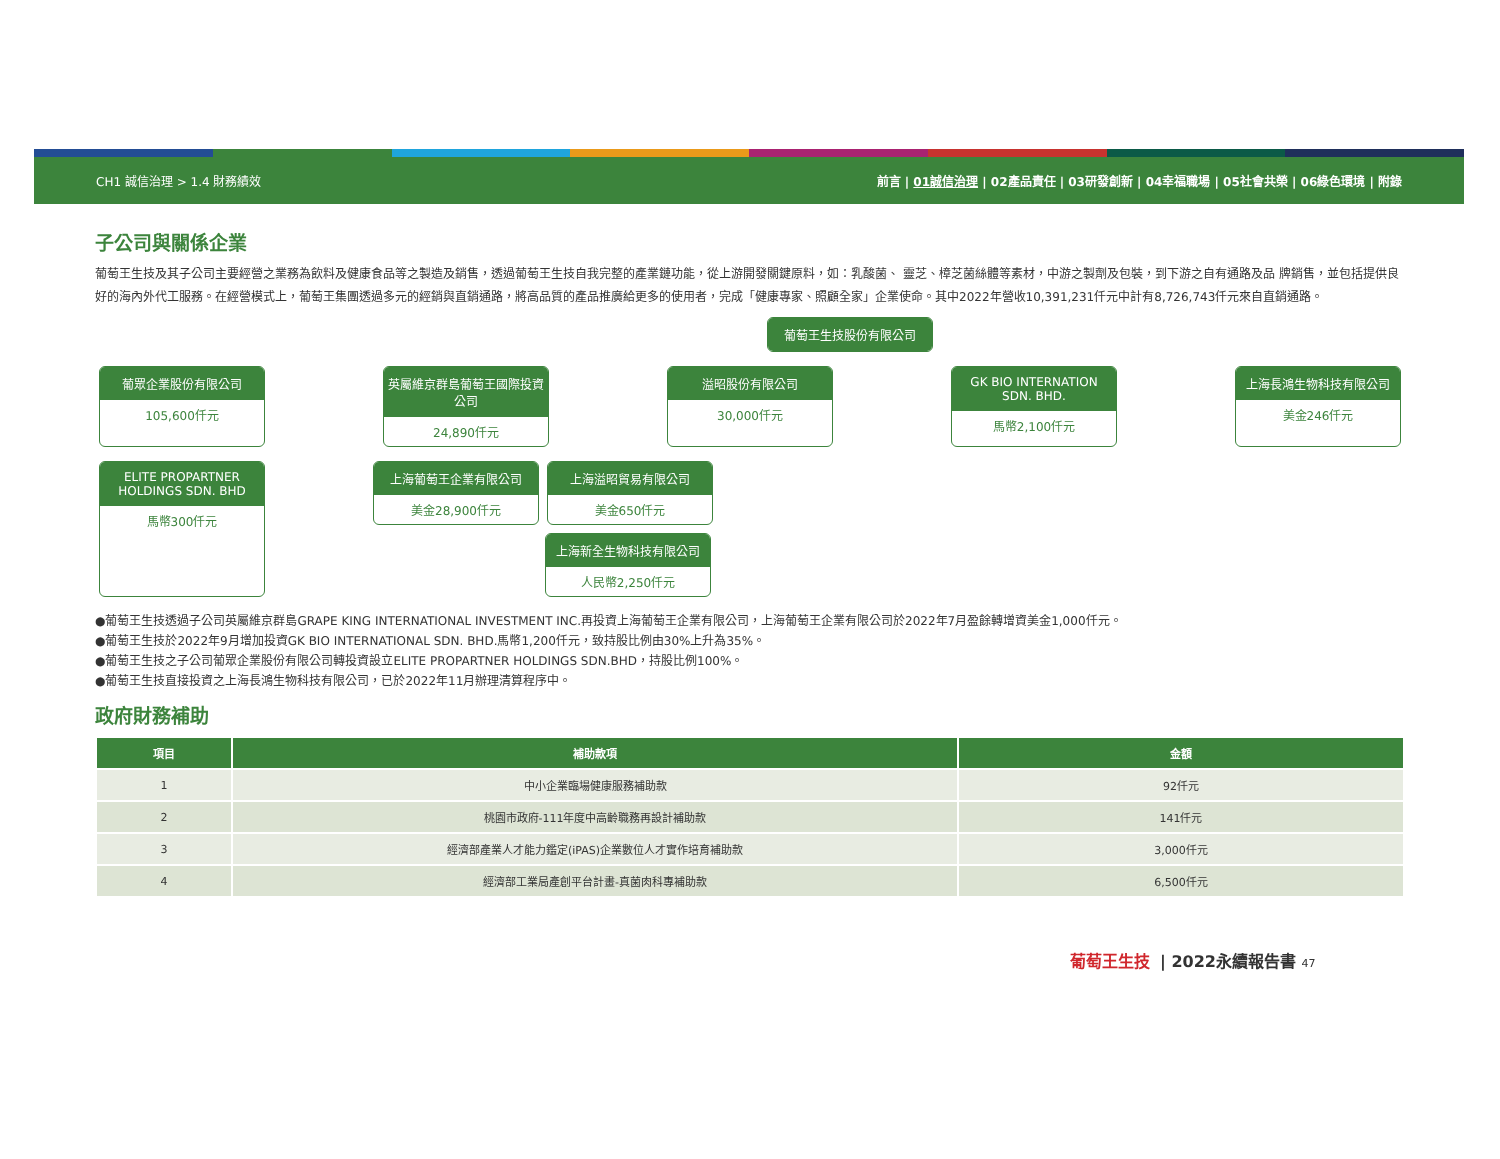CH1 誠信治理 > 1.4 財務績效
前言 | 01誠信治理 | 02產品責任 | 03研發創新 | 04幸福職場 | 05社會共榮 | 06綠色環境 | 附錄
子公司與關係企業
葡萄王生技及其子公司主要經營之業務為飲料及健康食品等之製造及銷售，透過葡萄王生技自我完整的產業鏈功能，從上游開發關鍵原料，如：乳酸菌、 靈芝、樟芝菌絲體等素材，中游之製劑及包裝，到下游之自有通路及品 牌銷售，並包括提供良好的海內外代工服務。在經營模式上，葡萄王集團透過多元的經銷與直銷通路，將高品質的產品推廣給更多的使用者，完成「健康專家、照顧全家」企業使命。其中2022年營收10,391,231仟元中計有8,726,743仟元來自直銷通路。
葡萄王生技股份有限公司
葡眾企業股份有限公司
105,600仟元
英屬維京群島葡萄王國際投資公司
24,890仟元
溢昭股份有限公司
30,000仟元
GK BIO INTERNATION SDN. BHD.
馬幣2,100仟元
上海長鴻生物科技有限公司
美金246仟元
ELITE PROPARTNER HOLDINGS SDN. BHD
馬幣300仟元
上海葡萄王企業有限公司
美金28,900仟元
上海溢昭貿易有限公司
美金650仟元
上海新全生物科技有限公司
人民幣2,250仟元
●葡萄王生技透過子公司英屬維京群島GRAPE KING INTERNATIONAL INVESTMENT INC.再投資上海葡萄王企業有限公司，上海葡萄王企業有限公司於2022年7月盈餘轉增資美金1,000仟元。
●葡萄王生技於2022年9月增加投資GK BIO INTERNATIONAL SDN. BHD.馬幣1,200仟元，致持股比例由30%上升為35%。
●葡萄王生技之子公司葡眾企業股份有限公司轉投資設立ELITE PROPARTNER HOLDINGS SDN.BHD，持股比例100%。
●葡萄王生技直接投資之上海長鴻生物科技有限公司，已於2022年11月辦理清算程序中。
政府財務補助
| 項目 | 補助款項 | 金額 |
| --- | --- | --- |
| 1 | 中小企業臨場健康服務補助款 | 92仟元 |
| 2 | 桃園市政府-111年度中高齡職務再設計補助款 | 141仟元 |
| 3 | 經濟部產業人才能力鑑定(iPAS)企業數位人才實作培育補助款 | 3,000仟元 |
| 4 | 經濟部工業局產創平台計畫-真菌肉科專補助款 | 6,500仟元 |
葡萄王生技 | 2022永續報告書 47